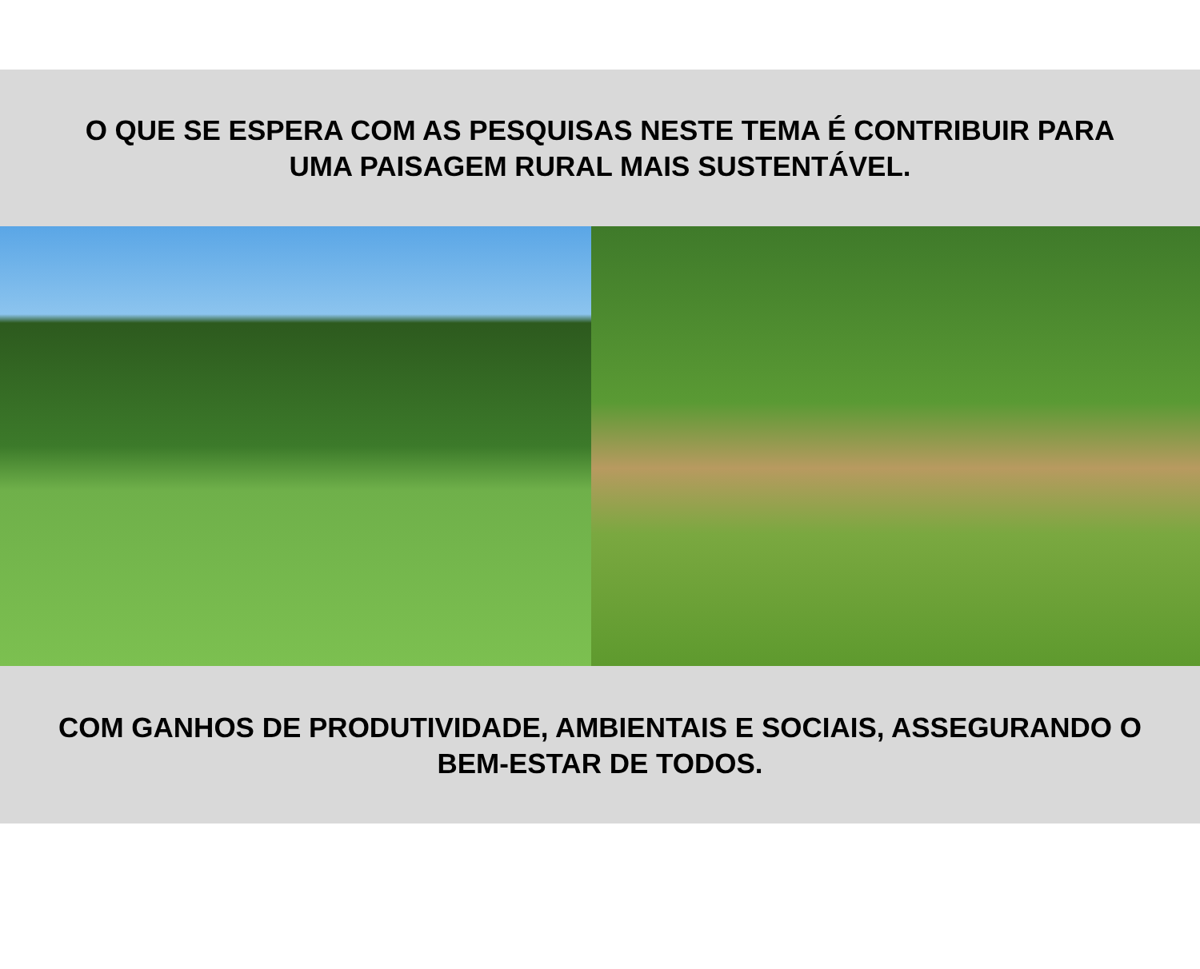O QUE SE ESPERA COM AS PESQUISAS NESTE TEMA É CONTRIBUIR PARA
UMA PAISAGEM RURAL MAIS SUSTENTÁVEL.
COM GANHOS DE PRODUTIVIDADE, AMBIENTAIS E SOCIAIS, ASSEGURANDO O
BEM-ESTAR DE TODOS.